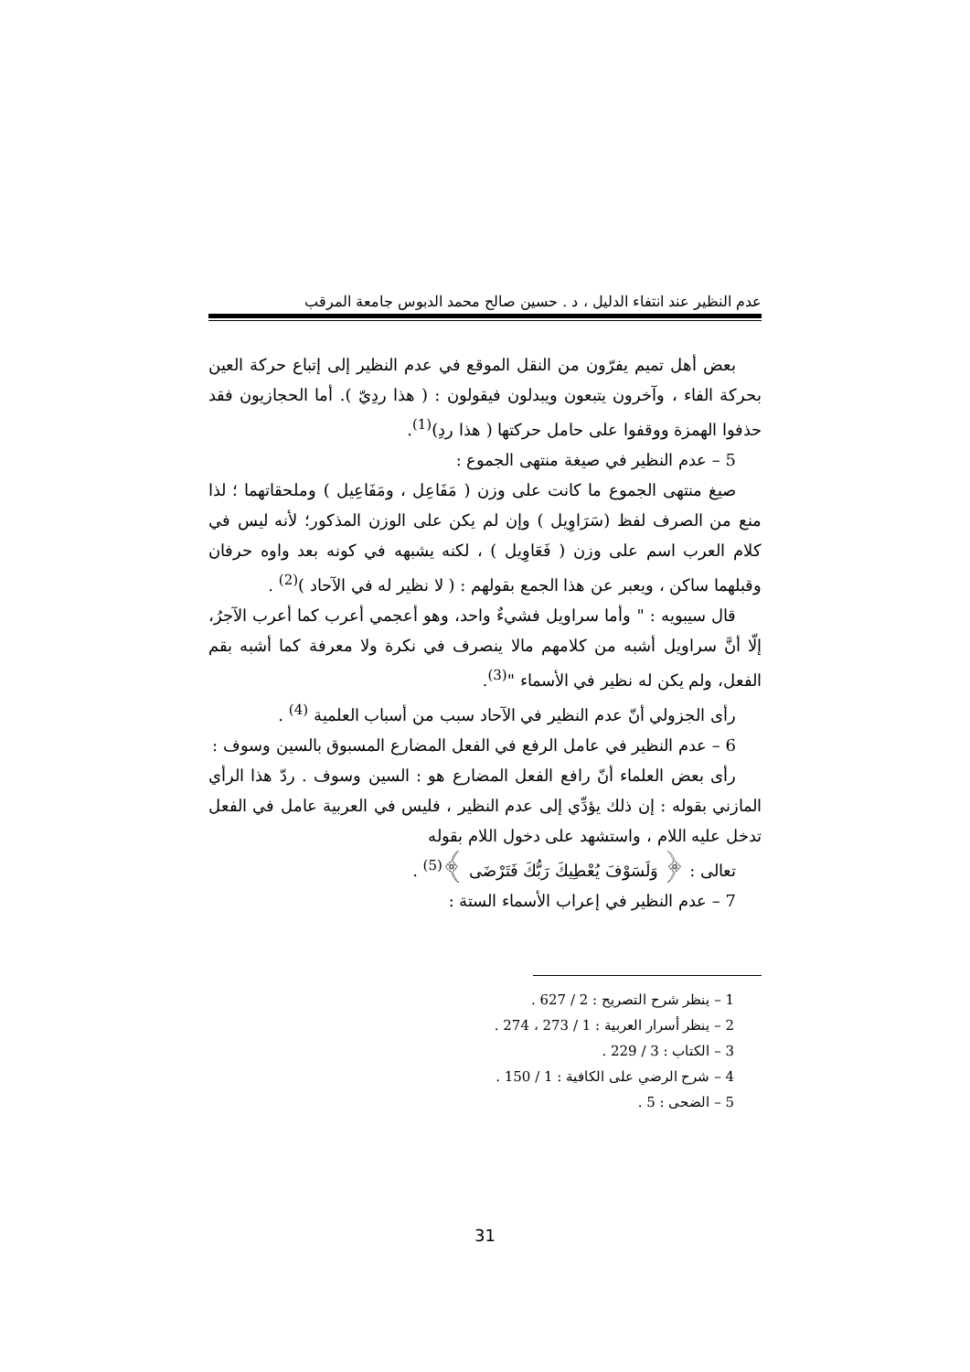عدم النظير عند انتفاء الدليل ، د . حسين صالح محمد الدبوس جامعة المرقب
بعض أهل تميم يفرّون من النقل الموقع في عدم النظير إلى إتباع حركة العين بحركة الفاء ، وآخرون يتبعون ويبدلون فيقولون : ( هذا ردِيّ ). أما الحجازيون فقد حذفوا الهمزة ووقفوا على حامل حركتها ( هذا ردِ)<sup>(1)</sup>.
5 – عدم النظير في صيغة منتهى الجموع :
صيغ منتهى الجموع ما كانت على وزن ( مَفَاعِل ، ومَفَاعِيل ) وملحقاتهما ؛ لذا منع من الصرف لفظ (سَرَاوِيل ) وإن لم يكن على الوزن المذكور؛ لأنه ليس في كلام العرب اسم على وزن ( فَعَاوِيل ) ، لكنه يشبهه في كونه بعد واوه حرفان وقبلهما ساكن ، ويعبر عن هذا الجمع بقولهم : ( لا نظير له في الآحاد )<sup>(2)</sup> .
قال سيبويه : " وأما سراويل فشيءٌ واحد، وهو أعجمي أعرب كما أعرب الآجرُ، إلّا أنَّ سراويل أشبه من كلامهم مالا ينصرف في نكرة ولا معرفة كما أشبه بقم الفعل، ولم يكن له نظير في الأسماء "<sup>(3)</sup>.
رأى الجزولي أنّ عدم النظير في الآحاد سبب من أسباب العلمية <sup>(4)</sup> .
6 – عدم النظير في عامل الرفع في الفعل المضارع المسبوق بالسين وسوف :
رأى بعض العلماء أنّ رافع الفعل المضارع هو : السين وسوف . ردّ هذا الرأي المازني بقوله : إن ذلك يؤدِّي إلى عدم النظير ، فليس في العربية عامل في الفعل تدخل عليه اللام ، واستشهد على دخول اللام بقوله
تعالى : ﴿ وَلَسَوْفَ يُعْطِيكَ رَبُّكَ فَتَرْضَى ﴾<sup>(5)</sup> .
7 – عدم النظير في إعراب الأسماء الستة :
1 – ينظر شرح التصريح : 2 / 627 .
2 – ينظر أسرار العربية : 1 / 273 ، 274 .
3 – الكتاب : 3 / 229 .
4 – شرح الرضي على الكافية : 1 / 150 .
5 – الضحى : 5 .
31